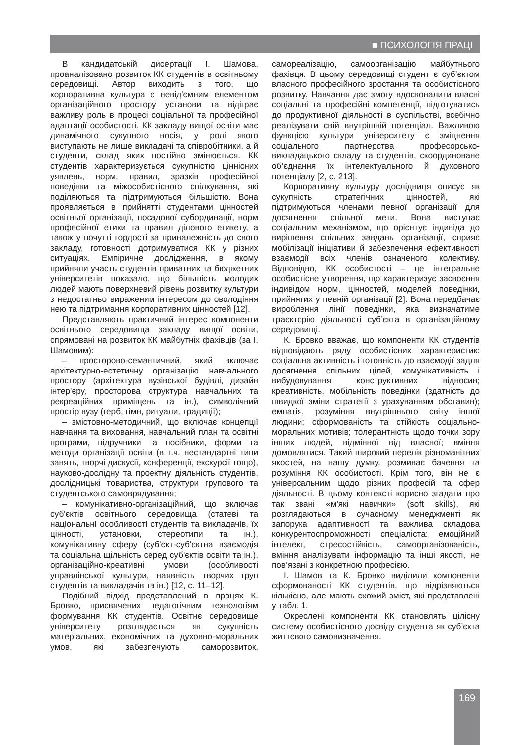■ ПСИХОЛОГІЯ ПРАЦІ
В кандидатській дисертації І. Шамова, проаналізовано розвиток КК студентів в освітньому середовищі. Автор виходить з того, що корпоративна культура є невід'ємним елементом організаційного простору установи та відіграє важливу роль в процесі соціальної та професійної адаптації особистості. КК закладу вищої освіти має динамічного сукупного носія, у ролі якого виступають не лише викладачі та співробітники, а й студенти, склад яких постійно змінюється. КК студентів характеризується сукупністю ціннісних уявлень, норм, правил, зразків професійної поведінки та міжособистісного спілкування, які поділяються та підтримуються більшістю. Вона проявляється в прийнятті студентами цінностей освітньої організації, посадової субординації, норм професійної етики та правил ділового етикету, а також у почутті гордості за приналежність до свого закладу, готовності дотримуватися КК у різних ситуаціях. Емпіричне дослідження, в якому прийняли участь студентів приватних та бюджетних університетів показало, що більшість молодих людей мають поверхневий рівень розвитку культури з недостатньо вираженим інтересом до оволодіння нею та підтримання корпоративних цінностей [12].
Представляють практичний інтерес компоненти освітнього середовища закладу вищої освіти, спрямовані на розвиток КК майбутніх фахівців (за І. Шамовим):
– просторово-семантичний, який включає архітектурно-естетичну організацію навчального простору (архітектура вузівської будівлі, дизайн інтер'єру, просторова структура навчальних та рекреаційних приміщень та ін.), символічний простір вузу (герб, гімн, ритуали, традиції);
– змістовно-методичний, що включає концепції навчання та виховання, навчальний план та освітні програми, підручники та посібники, форми та методи організації освіти (в т.ч. нестандартні типи занять, творчі дискусії, конференції, екскурсії тощо), науково-дослідну та проектну діяльність студентів, дослідницькі товариства, структури групового та студентського самоврядування;
– комунікативно-організаційний, що включає суб'єктів освітнього середовища (статеві та національні особливості студентів та викладачів, їх цінності, установки, стереотипи та ін.), комунікативну сферу (суб'єкт-суб'єктна взаємодія та соціальна щільність серед суб'єктів освіти та ін.), організаційно-креативні умови (особливості управлінської культури, наявність творчих груп студентів та викладачів та ін.) [12, с. 11–12].
Подібний підхід представлений в працях К. Бровко, присвячених педагогічним технологіям формування КК студентів. Освітнє середовище університету розглядається як сукупність матеріальних, економічних та духовно-моральних умов, які забезпечують саморозвиток, самореалізацію, самоорганізацію майбутнього фахівця. В цьому середовищі студент є суб’єктом власного професійного зростання та особистісного розвитку. Навчання дає змогу вдосконалити власні соціальні та професійні компетенції, підготуватись до продуктивної діяльності в суспільстві, всебічно реалізувати свій внутрішній потенціал. Важливою функцією культури університету є зміцнення соціального партнерства професорсько-викладацького складу та студентів, скоординоване об’єднання їх інтелектуального й духовного потенціалу [2, с. 213].
Корпоративну культуру дослідниця описує як сукупність стратегічних цінностей, які підтримуються членами певної організації для досягнення спільної мети. Вона виступає соціальним механізмом, що орієнтує індивіда до вирішення спільних завдань організації, сприяє мобілізації ініціативи й забезпечення ефективності взаємодії всіх членів означеного колективу. Відповідно, КК особистості – це інтегральне особистісне утворення, що характеризує засвоєння індивідом норм, цінностей, моделей поведінки, прийнятих у певній організації [2]. Вона передбачає вироблення лінії поведінки, яка визначатиме траєкторію діяльності суб’єкта в організаційному середовищі.
К. Бровко вважає, що компоненти КК студентів відповідають ряду особистісних характеристик: соціальна активність і готовність до взаємодії задля досягнення спільних цілей, комунікативність і вибудовування конструктивних відносин; креативність, мобільність поведінки (здатність до швидкої зміни стратегії з урахуванням обставин); емпатія, розуміння внутрішнього світу іншої людини; сформованість та стійкість соціально-моральних мотивів; толерантність щодо точки зору інших людей, відмінної від власної; вміння домовлятися. Такий широкий перелік різноманітних якостей, на нашу думку, розмиває бачення та розуміння КК особистості. Крім того, він не є універсальним щодо різних професій та сфер діяльності. В цьому контексті корисно згадати про так звані «м'які навички» (soft skills), які розглядаються в сучасному менеджменті як запорука адаптивності та важлива складова конкурентоспроможності спеціаліста: емоційний інтелект, стресостійкість, самоорганізованість, вміння аналізувати інформацію та інші якості, не пов’язані з конкретною професією.
І. Шамов та К. Бровко виділили компоненти сформованості КК студентів, що відрізняються кількісно, але мають схожий зміст, які представлені у табл. 1.
Окреслені компоненти КК становлять цілісну систему особистісного досвіду студента як суб’єкта життєвого самовизначення.
169